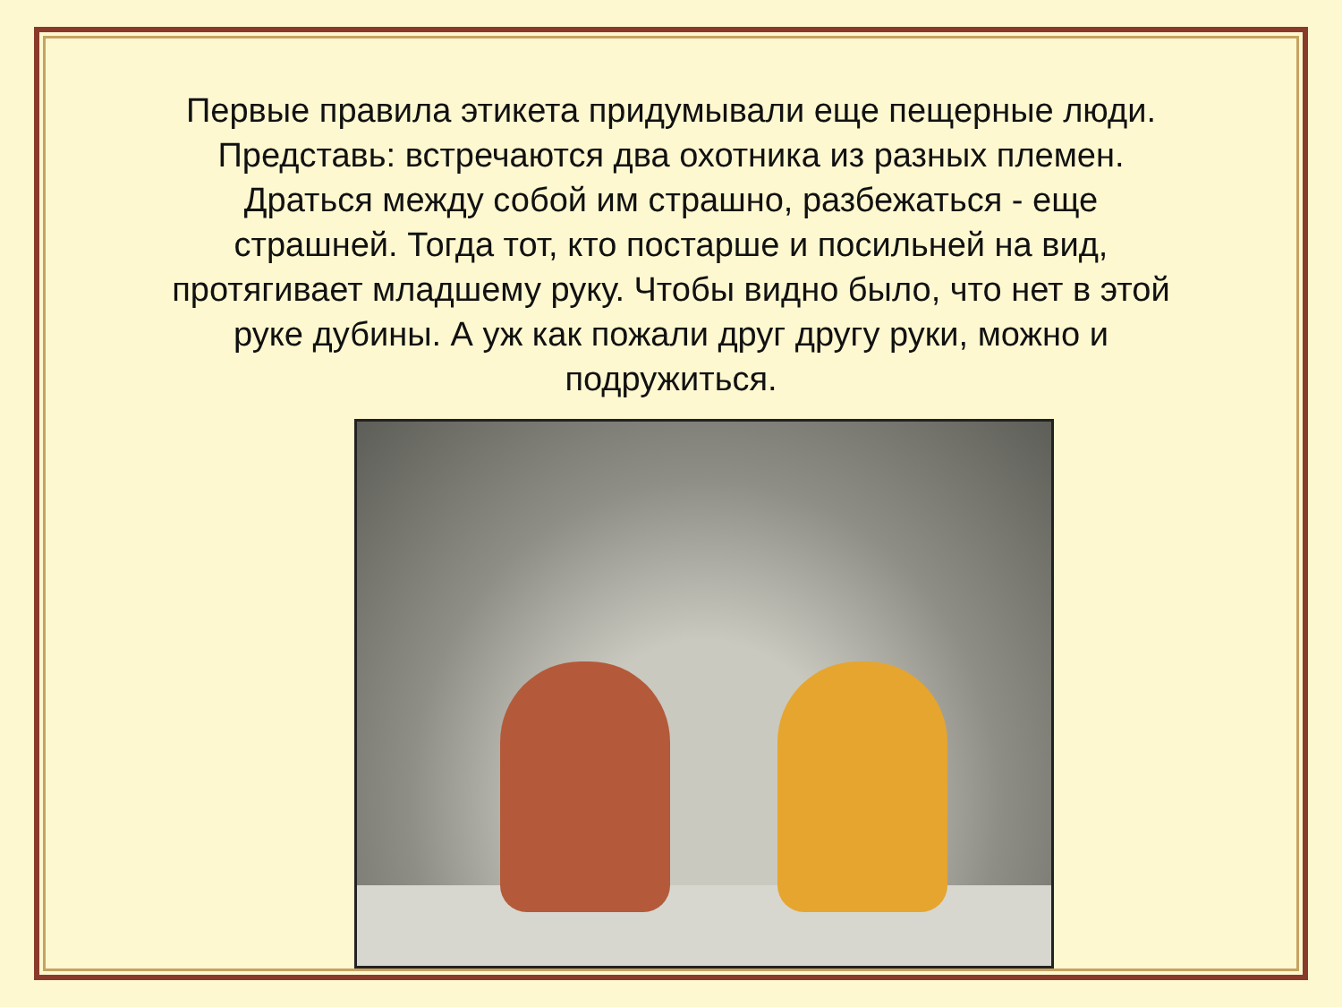Первые правила этикета придумывали еще пещерные люди. Представь: встречаются два охотника из разных племен. Драться между собой им страшно, разбежаться - еще страшней. Тогда тот, кто постарше и посильней на вид, протягивает младшему руку. Чтобы видно было, что нет в этой руке дубины. А уж как пожали друг другу руки, можно и подружиться.